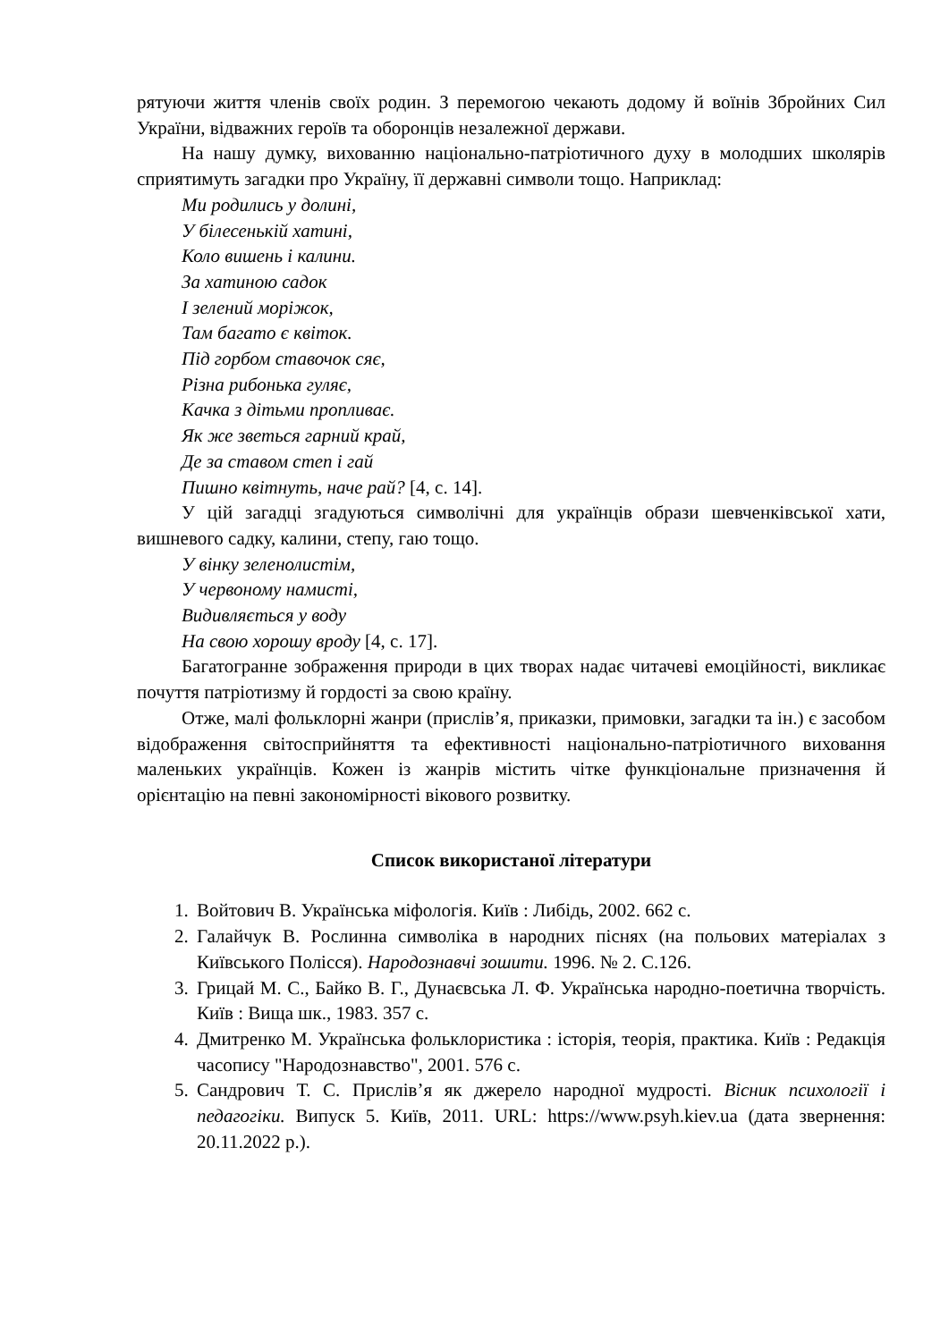рятуючи життя членів своїх родин. З перемогою чекають додому й воїнів Збройних Сил України, відважних героїв та оборонців незалежної держави.
На нашу думку, вихованню національно-патріотичного духу в молодших школярів сприятимуть загадки про Україну, її державні символи тощо. Наприклад:
Ми родились у долині,
У білесенькій хатині,
Коло вишень і калини.
За хатиною садок
І зелений моріжок,
Там багато є квіток.
Під горбом ставочок сяє,
Різна рибонька гуляє,
Качка з дітьми пропливає.
Як же зветься гарний край,
Де за ставом степ і гай
Пишно квітнуть, наче рай? [4, с. 14].
У цій загадці згадуються символічні для українців образи шевченківської хати, вишневого садку, калини, степу, гаю тощо.
У вінку зеленолистім,
У червоному намисті,
Видивляється у воду
На свою хорошу вроду [4, с. 17].
Багатогранне зображення природи в цих творах надає читачеві емоційності, викликає почуття патріотизму й гордості за свою країну.
Отже, малі фольклорні жанри (прислів’я, приказки, примовки, загадки та ін.) є засобом відображення світосприйняття та ефективності національно-патріотичного виховання маленьких українців. Кожен із жанрів містить чітке функціональне призначення й орієнтацію на певні закономірності вікового розвитку.
Список використаної літератури
1. Войтович В. Українська міфологія. Київ : Либідь, 2002. 662 с.
2. Галайчук В. Рослинна символіка в народних піснях (на польових матеріалах з Київського Полісся). Народознавчі зошити. 1996. № 2. С.126.
3. Грицай М. С., Байко В. Г., Дунаєвська Л. Ф. Українська народно-поетична творчість. Київ : Вища шк., 1983. 357 с.
4. Дмитренко М. Українська фольклористика : історія, теорія, практика. Київ : Редакція часопису "Народознавство", 2001. 576 с.
5. Сандрович Т. С. Прислів’я як джерело народної мудрості. Вісник психології і педагогіки. Випуск 5. Київ, 2011. URL: https://www.psyh.kiev.ua (дата звернення: 20.11.2022 р.).